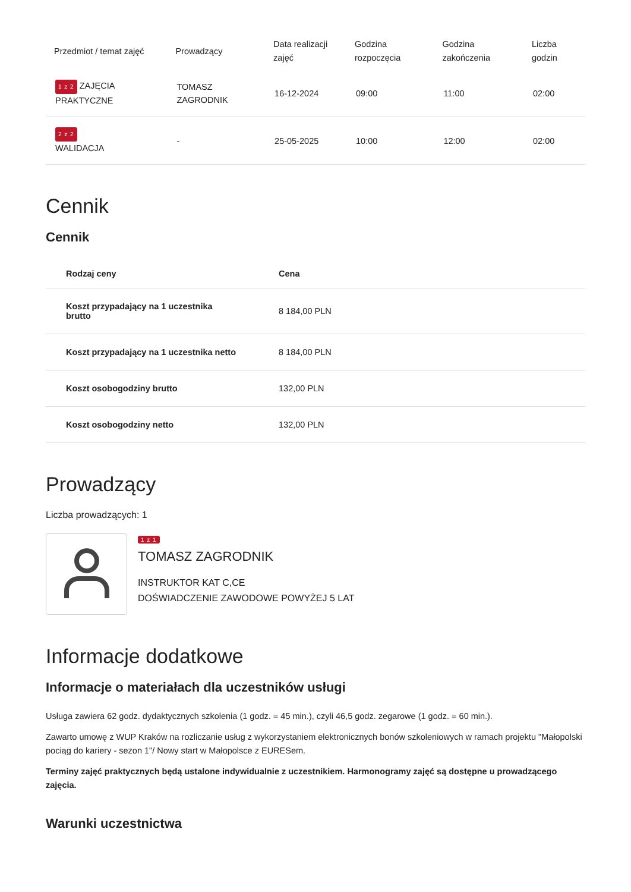| Przedmiot / temat zajęć | Prowadzący | Data realizacji zajęć | Godzina rozpoczęcia | Godzina zakończenia | Liczba godzin |
| --- | --- | --- | --- | --- | --- |
| 1 z 2 ZAJĘCIA PRAKTYCZNE | TOMASZ ZAGRODNIK | 16-12-2024 | 09:00 | 11:00 | 02:00 |
| 2 z 2 WALIDACJA | - | 25-05-2025 | 10:00 | 12:00 | 02:00 |
Cennik
Cennik
| Rodzaj ceny | Cena |
| --- | --- |
| Koszt przypadający na 1 uczestnika brutto | 8 184,00 PLN |
| Koszt przypadający na 1 uczestnika netto | 8 184,00 PLN |
| Koszt osobogodziny brutto | 132,00 PLN |
| Koszt osobogodziny netto | 132,00 PLN |
Prowadzący
Liczba prowadzących: 1
1 z 1
TOMASZ ZAGRODNIK
INSTRUKTOR KAT C,CE
DOŚWIADCZENIE ZAWODOWE POWYŻEJ 5 LAT
Informacje dodatkowe
Informacje o materiałach dla uczestników usługi
Usługa zawiera 62 godz. dydaktycznych szkolenia (1 godz. = 45 min.), czyli 46,5 godz. zegarowe (1 godz. = 60 min.).
Zawarto umowę z WUP Kraków na rozliczanie usług z wykorzystaniem elektronicznych bonów szkoleniowych w ramach projektu "Małopolski pociąg do kariery - sezon 1"/ Nowy start w Małopolsce z EURESem.
Terminy zajęć praktycznych będą ustalone indywidualnie z uczestnikiem. Harmonogramy zajęć są dostępne u prowadzącego zajęcia.
Warunki uczestnictwa